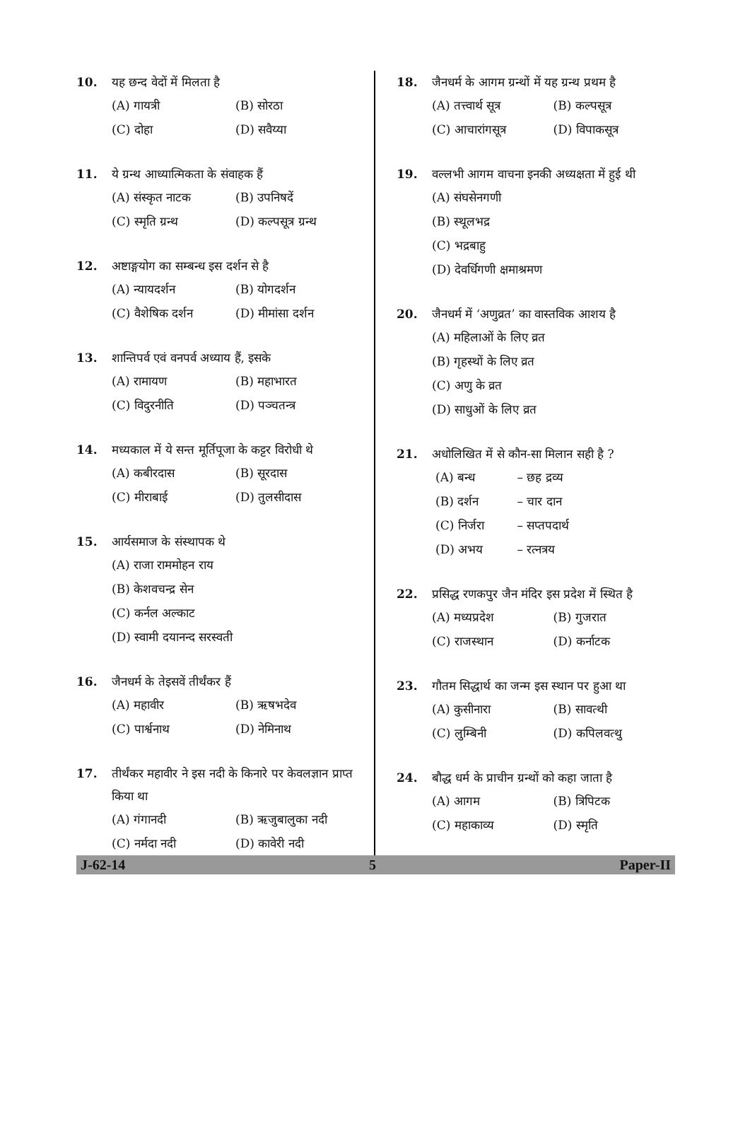10. यह छन्द वेदों में मिलता है
(A) गायत्री (B) सोरठा
(C) दोहा (D) सवैय्या
11. ये ग्रन्थ आध्यात्मिकता के संवाहक हैं
(A) संस्कृत नाटक (B) उपनिषदें
(C) स्मृति ग्रन्थ (D) कल्पसूत्र ग्रन्थ
12. अष्टाङ्गयोग का सम्बन्ध इस दर्शन से है
(A) न्यायदर्शन (B) योगदर्शन
(C) वैशेषिक दर्शन (D) मीमांसा दर्शन
13. शान्तिपर्व एवं वनपर्व अध्याय हैं, इसके
(A) रामायण (B) महाभारत
(C) विदुरनीति (D) पञ्चतन्त्र
14. मध्यकाल में ये सन्त मूर्तिपूजा के कट्टर विरोधी थे
(A) कबीरदास (B) सूरदास
(C) मीराबाई (D) तुलसीदास
15. आर्यसमाज के संस्थापक थे
(A) राजा राममोहन राय
(B) केशवचन्द्र सेन
(C) कर्नल अल्काट
(D) स्वामी दयानन्द सरस्वती
16. जैनधर्म के तेइसवें तीर्थंकर हैं
(A) महावीर (B) ऋषभदेव
(C) पार्श्वनाथ (D) नेमिनाथ
17. तीर्थंकर महावीर ने इस नदी के किनारे पर केवलज्ञान प्राप्त किया था
(A) गंगानदी (B) ऋजुबालुका नदी
(C) नर्मदा नदी (D) कावेरी नदी
18. जैनधर्म के आगम ग्रन्थों में यह ग्रन्थ प्रथम है
(A) तत्त्वार्थ सूत्र (B) कल्पसूत्र
(C) आचारांगसूत्र (D) विपाकसूत्र
19. वल्लभी आगम वाचना इनकी अध्यक्षता में हुई थी
(A) संघसेनगणी
(B) स्थूलभद्र
(C) भद्रबाहु
(D) देवर्धिगणी क्षमाश्रमण
20. जैनधर्म में ‘अणुव्रत’ का वास्तविक आशय है
(A) महिलाओं के लिए व्रत
(B) गृहस्थों के लिए व्रत
(C) अणु के व्रत
(D) साधुओं के लिए व्रत
21. अधोलिखित में से कौन-सा मिलान सही है ?
(A) बन्ध – छह द्रव्य
(B) दर्शन – चार दान
(C) निर्जरा – सप्तपदार्थ
(D) अभय – रत्नत्रय
22. प्रसिद्ध रणकपुर जैन मंदिर इस प्रदेश में स्थित है
(A) मध्यप्रदेश (B) गुजरात
(C) राजस्थान (D) कर्नाटक
23. गौतम सिद्धार्थ का जन्म इस स्थान पर हुआ था
(A) कुसीनारा (B) सावत्थी
(C) लुम्बिनी (D) कपिलवत्थु
24. बौद्ध धर्म के प्राचीन ग्रन्थों को कहा जाता है
(A) आगम (B) त्रिपिटक
(C) महाकाव्य (D) स्मृति
J-62-14 5 Paper-II